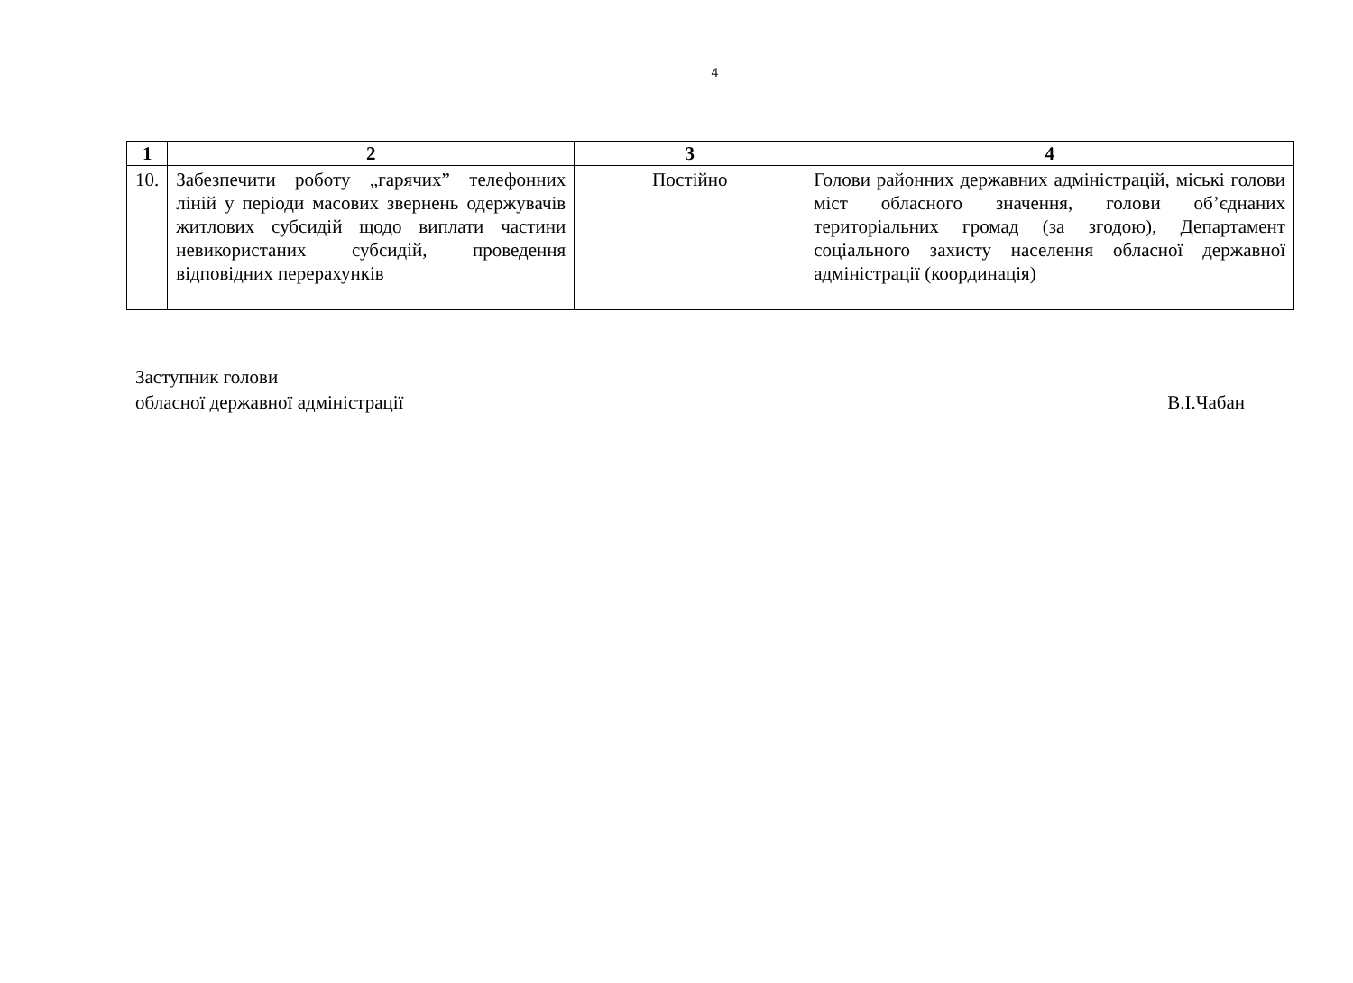4
| 1 | 2 | 3 | 4 |
| --- | --- | --- | --- |
| 10. | Забезпечити роботу „гарячих” телефонних ліній у періоди масових звернень одержувачів житлових субсидій щодо виплати частини невикористаних субсидій, проведення відповідних перерахунків | Постійно | Голови районних державних адміністрацій, міські голови міст обласного значення, голови об’єднаних територіальних громад (за згодою), Департамент соціального захисту населення обласної державної адміністрації (координація) |
Заступник голови
обласної державної адміністрації
В.І.Чабан